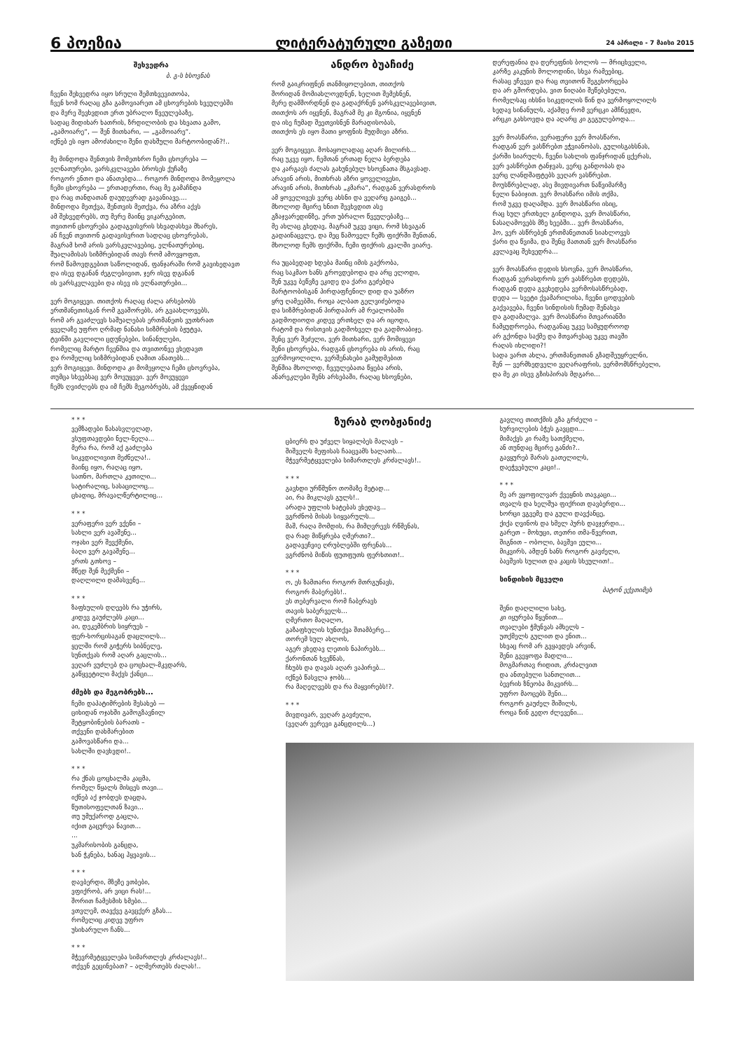6 პოეზია ლიტერატურული გაზეთი 24 აპრილი - 7 მაისი 2015
შეხვედრა
ბ. გ-ს ხსოვნას
ჩვენი შეხვედრა იყო სრული შემთხვევითობა,
ჩვენ ხომ რაღაც გზა გამოვიარეთ ამ ცხოვრების ხვეულებში
და მერე შევხვდით ერთ უბრალო წვეულებაზე,
სადაც მიდიხარ ხათრის, ზრდილობის და სხვათა გამო,
„გამოიარე“, — შენ მითხარი, — „გამოიარე“.
იქნებ ეს იყო ამოძახილი შენი დახშული მარტოობიდან?!..
მე მინდოდა შენთვის მომეთხრო ჩემი ცხოვრება —
ელნათურები, ვარსკვლავები ბროსეს ქუჩაზე
როგორ ენთო და ანათებდა... როგორ მინდოდა მომეყოლა
ჩემი ცხოვრება — ერთადერთი, რაც მე გამაჩნდა
და რაც თანდათან დაუდევრად გავანიავე....
მინდოდა მეთქვა, შენთვის მეთქვა, რა აზრი აქვს
ამ შეხვედრებს, თუ მერე მაინც ვიკარგებით,
თვითონ ცხოვრება გადაგვისვრის სხვადასხვა მხარეს,
ან ჩვენ თვითონ გადავისვრით სადღაც ცხოვრებას,
მაგრამ ხომ არის ვარსკვლავებიც, ელნათურებიც,
შუალამისას სიზმრებიდან თავს რომ ამოვყოფთ,
რომ წამოვდგებით საწოლიდან, ფანჯარაში რომ გავიხედავთ
და ისევ დგანან ძეგლებივით, ჯერ ისევ დგანან
ის ვარსკვლავები და ისევ ის ელნათურები...
ვერ მოგიყევი. თითქოს რაღაც ძალა არსებობს
ერთმანეთისგან რომ გვაშორებს, არ გვაახლოვებს,
რომ არ გვაძლევს საშუალებას ერთმანეთს ვუთხრათ
ყველაზე უფრო ღრმად ნანახი სიზმრების ბჟუტვა,
ტვინში გავლილი ცდუნებები, სინანულები,
რომელიც მარტო ჩვენშია და თვითონვე ვხედავთ
და რომელიც სიზმრებიდან ღამით ანათებს...
ვერ მოგიყევი. მინდოდა კი მომეყოლა ჩემი ცხოვრება,
თუმცა სხვებსაც ვერ მოვუყევი. ვერ მოვუყევი
ჩემს ღვიძლებს და იმ ჩემს მეგობრებს, ამ ქვეყნიდან
ანდრო ბუაჩიძე
რომ გაიკრიფნენ თანმიყოლებით, თითქოს
შორიდან მომიახლოვდნენ, ხელით შემეხნენ,
მერე დამშორდნენ და გადაქრნენ ვარსკვლავებივით,
თითქოს არ იყვნენ, მაგრამ მე კი მგონია, იყვნენ
და ისე ჩუმად შეეთვისნენ მარადისობას,
თითქოს ეს იყო მათი ყოფნის მუდმივი აზრი.
ვერ მოგიყევი. მოსაყოლადაც აღარ მილირს...
რაც უკვე იყო, ჩემთან ერთად ნელა ბერდება
და კარგავს ძალას გახუნებულ ხსოვნათა მსგავსად.
არავინ არის, მითხრას აზრი ყოველივესი,
არავინ არის, მითხრას „კმარა“, რადგან ვერასდროს
ამ ყოველივეს ვერც ახსნი და ვეღარც გაიგებ...
მხოლოდ მცირე ხნით შევხვდით ასე
გზაჯვარედინზე, ერთ უბრალო წვეულებაზე...
მე ახლაც გხედავ, მაგრამ უკვე ვიცი, რომ სხვაგან
გადაინაცვლე, და მეც წამოველ ჩემს ფიქრში შენთან,
მხოლოდ ჩემს ფიქრში, ჩემი ფიქრის კვალში ვიარე.
რა უცაბედად ხდება მაინც იმის გაქრობა,
რაც საკმაო ხანს გროვდებოდა და არც ელოდი,
შენ უკვე ბეწვზე ეკიდე და ქარი გეძებდა
მარტოობისგან პირდაფჩენილ დიდ და უაზრო
ყრუ ღამეებში, როცა ალბათ გელვიძებოდა
და სიზმრებიდან პირდაპირ ამ რეალობაში
გადმოდიოდი კიდევ ერთხელ და არ იცოდი,
რატომ და რისთვის გადმოხველ და გადმოაბიჯე.
შენც ვერ შეძელი, ვერ მითხარი, ვერ მომიყევი
შენი ცხოვრება, რადგან ცხოვრება ის არის, რაც
ვერმოყოლილი, ვერშენახები გამუდმებით
შენშია მხოლოდ, ჩვეულებათა წყება არის,
ანარეკლები შენს არსებაში, რაღაც ხსოვნები,
დერეფანია და დერეფნის ბოლოს — მრიცხველი,
კარზე კაკუნის მოლოდინი, სხვა რამეებიც,
რასაც ეჩვევი და რაც თვითონ შეგეხორცება
და არ გშორდება, ვით ნიღაბი შეწებებული,
რომელსაც იხსნი სიკვდილის წინ და ვერმოყოლილს
ხედავ სინანულს, აქამდე რომ ვერცკი ამჩნევდი,
არცკი გახსოვდა და აღარც კი გეგულებოდა...
ვერ მოასწარი, ვერაფერი ვერ მოასწარი,
რადგან ვერ ვასწრებთ ეჭვიანობას, გულისგახსნას,
ქარში სიარულს, ჩვენი სახლის ფანჯრიდან ცქერას,
ვერ ვასწრებთ ტანჯვას, ვერც განდობას და
ვერც ლანდშაფტებს ვეღარ ვასწრებთ.
მოუსწრებლად, ასე მივდივართ ნაწვიმარზე
ნელი ნაბიჯით. ვერ მოასწარი იმის თქმა,
რომ უკვე დაღამდა. ვერ მოასწარი ისიც,
რაც სულ ერთხელ გინდოდა, ვერ მოასწარი,
ნასაღამოვებს მზე ხეებში... ვერ მოასწარი,
ჰო, ვერ ასწრებენ ერთმანეთთან სიახლოვეს
ქარი და წვიმა, და შენც მათთან ვერ მოასწარი
კვლავაც შეხვედრა...
ვერ მოასწარი დედის ხსოვნა, ვერ მოასწარი,
რადგან ვერასდროს ვერ ვასწრებთ დედებს,
რადგან დედა გვეხედება ვერმოსასწრებად,
დედა — სვეტი ქვამარილისა, ჩვენი ცოდვების
გაქვავება, ჩვენი სინდისის ჩუმად შენახვა
და გადამალვა. ვერ მოასწარი მთვარიანში
ჩამყუდროება, რადგანაც უკვე სამყუდროოდ
არ გქონდა საქმე და მთვარესაც უკვე თავში
რაღას იხლიდი?!
სადა ვართ ახლა, ერთმანეთთან გზადშეუყრელნი,
შენ — ვერმხედველი ვეღარაფრის, ვერმომსწრებელი,
და მე კი ისევ გზისპირას მდგარი...
* * *
ვემზადები წასასვლელად,
ვსუფთავდები ნელ-ნელა...
მერა რა, რომ აქ გაძლება
სიკვდილივით მეძნელა!..
მაინც იყო, რაღაც იყო,
სათნო, მართლა კეთილი...
სატირალიც, სასაცილოც...
ცხადიც, მრავალწერტილიც...
* * *
ვერაფერი ვერ ვქენი –
სახლი ვერ ავაშენე...
ოჯახი ვერ შევქმენი,
ბაღი ვერ გავაშენე...
ერთს გთხოვ –
მწედ შენ მექმენი –
დაღლილი დამასვენე...
* * *
ზაფხულის დღეებს რა უჭირს,
კიდევ გაუძლებს კაცი...
აი, დეკემბრის სიყრუეს –
ფერ-ხორცისაგან დაცლილს...
ყელში რომ გიჭერს სიბნელე,
სუნთქვას რომ აღარ გაცლის...
ვეღარ ვუძლებ და ცოცხალ-მკვდარს,
გაწყვეტილი მაქვს ქანცი...
ძმებს და მეგობრებს...
ჩემი დაპატიმრების შესახებ —
ციხიდან ოჯახში გამოგზავნილ
შეტყობინების ბარათს –
თქვენი დახმარებით
გამოვასწარი და...
სახლში დავხვდი!..
* * *
რა ქნას ცოცხალმა კაცმა,
რომელ წყალს მისცეს თავი...
იქნებ აქ ჯობდეს დაცდა,
წუთისოფელთან ზავი...
თუ უმუქაროდ გაცლა,
იქით გაცურვა ნავით...
...
უკმარისობის განცდა,
ხან ჭკნება, ხანაც ჰყვავის...
* * *
დავბერდი, მზეზე ვთბები,
ვფიქრობ, არ ვიცი რას!...
შორით ჩამესმის ხმები...
ვთვლემ, თავქვე გავცქერ გზას...
რომელიც კიდევ უფრო
უსიხარულო ჩანს...
* * *
მჭევრმეტყველება სიმართლეს კრძალავს!..
თქვენ გეცინებათ? – ალმერთებს ძალას!..
ზურაბ ლობჟანიძე
ცბიერს და უძველ სიყალბეს მალავს –
შიშველს მეფისას ჩააცვამს ხალათს...
მჭევრმეტყველება სიმართლეს კრძალავს!..
* * *
გავხდი ურწმუნო თომაზე მეტად...
აი, რა მიკლავს გულს!..
არადა უფლის ხატებას ვხედავ...
ვგრძნობ მისას სიყვარულს...
მაშ, რაღა მომდის, რა მიმღვრევს რწმენას,
და რად მიწყრება ღმერთი?..
გადავეჩვიე ღრუბლებში ფრენას...
ვგრძნობ მიწის ფუთფუთს ფერხთით!..
* * *
ო, ეს ზამთარი როგორ მთრგუნავს,
როგორ მაბერებს!..
ეს თებერვალი რომ ჩაბერავს
თავის საბერველს...
ღმერთო მაღალო,
გაზაფხულის სუნთქვა შთამბერე...
თორემ სულ ახლოს,
აგერ ვხედავ ლეთის ნაპირებს...
ქარონთან ხვეწნას,
ჩხუბს და დავას აღარ ვაპირებ...
იქნებ წასვლა ჯობს...
რა მაღელვებს და რა მაყვირებს!?.
* * *
მივდივარ, ვეღარ გავძელი,
(ვეღარ ვერევი განცდილს...)
გავლიე თითქმის გზა გრძელი –
სურვილების ბჭეს გავცდი...
მიმაქვს კი რამე სათქმელი,
ან თუნდაც მცირე განძი?..
გავყურებ შარას გათელილს,
დაეჭვებული კაცი!..
* * *
მე არ ვყოფილვარ ქვეყნის თავკაცი...
თვალს და ხელშუა ფიქრით დავბერდი...
ხორცი ვგვემე და გული დავქანცე,
ქიქა ღვინოს და ხმელ პურს დავჯერდი...
გარეთ – მოხუცი, თეთრი თმა-წვერით,
შიგნით – ობოლი, ბავშვი ეული...
მიკვირს, ამდენ ხანს როგორ გავძელი,
ბავშვის სულით და კაცის სხეულით!..
სინდისის მცველი
ბატონ ექვთიმეს
შენი დაღლილი სახე,
კი იყურება წყენით...
თვალები ჭმუნვას ამხელს –
უთქმელს გულით და ენით...
სხვაც რომ არ გვყავდეს არვინ,
შენი გვეყოფა მადლი...
მოგმართავ რიდით, კრძალვით
და ანთებული სანთლით...
ბევრის ზნეობა მიკვირს...
უფრო მაოცებს შენი...
როგორ გაუძელ შიშილს,
როცა წინ გედო ძლევენი...